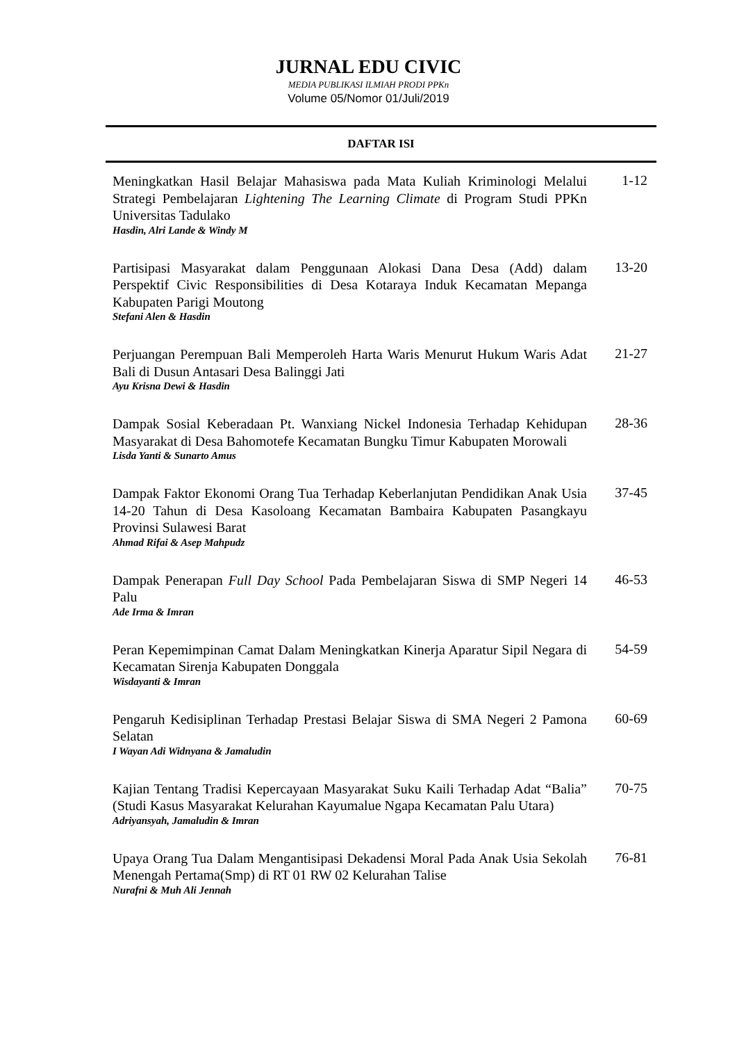JURNAL EDU CIVIC
MEDIA PUBLIKASI ILMIAH PRODI PPKn
Volume 05/Nomor 01/Juli/2019
DAFTAR ISI
Meningkatkan Hasil Belajar Mahasiswa pada Mata Kuliah Kriminologi Melalui Strategi Pembelajaran Lightening The Learning Climate di Program Studi PPKn Universitas Tadulako
Hasdin, Alri Lande & Windy M
1-12
Partisipasi Masyarakat dalam Penggunaan Alokasi Dana Desa (Add) dalam Perspektif Civic Responsibilities di Desa Kotaraya Induk Kecamatan Mepanga Kabupaten Parigi Moutong
Stefani Alen & Hasdin
13-20
Perjuangan Perempuan Bali Memperoleh Harta Waris Menurut Hukum Waris Adat Bali di Dusun Antasari Desa Balinggi Jati
Ayu Krisna Dewi & Hasdin
21-27
Dampak Sosial Keberadaan Pt. Wanxiang Nickel Indonesia Terhadap Kehidupan Masyarakat di Desa Bahomotefe Kecamatan Bungku Timur Kabupaten Morowali
Lisda Yanti & Sunarto Amus
28-36
Dampak Faktor Ekonomi Orang Tua Terhadap Keberlanjutan Pendidikan Anak Usia 14-20 Tahun di Desa Kasoloang Kecamatan Bambaira Kabupaten Pasangkayu Provinsi Sulawesi Barat
Ahmad Rifai & Asep Mahpudz
37-45
Dampak Penerapan Full Day School Pada Pembelajaran Siswa di SMP Negeri 14 Palu
Ade Irma & Imran
46-53
Peran Kepemimpinan Camat Dalam Meningkatkan Kinerja Aparatur Sipil Negara di Kecamatan Sirenja Kabupaten Donggala
Wisdayanti & Imran
54-59
Pengaruh Kedisiplinan Terhadap Prestasi Belajar Siswa di SMA Negeri 2 Pamona Selatan
I Wayan Adi Widnyana & Jamaludin
60-69
Kajian Tentang Tradisi Kepercayaan Masyarakat Suku Kaili Terhadap Adat “Balia” (Studi Kasus Masyarakat Kelurahan Kayumalue Ngapa Kecamatan Palu Utara)
Adriyansyah, Jamaludin & Imran
70-75
Upaya Orang Tua Dalam Mengantisipasi Dekadensi Moral Pada Anak Usia Sekolah Menengah Pertama(Smp) di RT 01 RW 02 Kelurahan Talise
Nurafni & Muh Ali Jennah
76-81